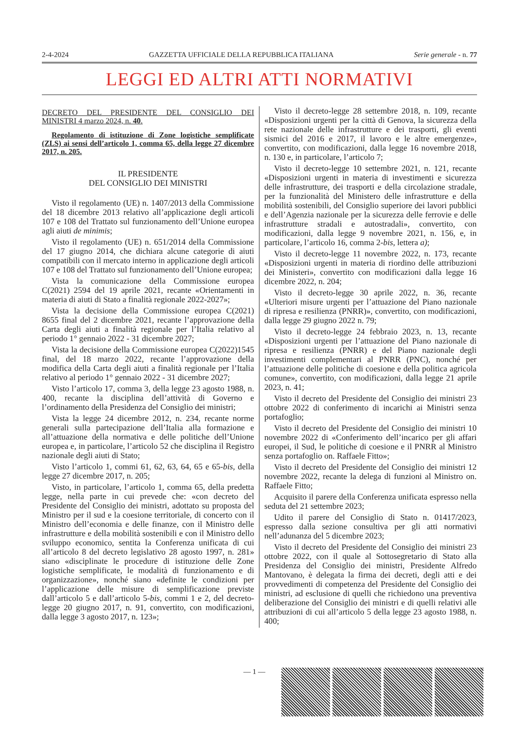2-4-2024 GAZZETTA UFFICIALE DELLA REPUBBLICA ITALIANA Serie generale - n. 77
LEGGI ED ALTRI ATTI NORMATIVI
DECRETO DEL PRESIDENTE DEL CONSIGLIO DEI MINISTRI 4 marzo 2024, n. 40.
Regolamento di istituzione di Zone logistiche semplificate (ZLS) ai sensi dell’articolo 1, comma 65, della legge 27 dicembre 2017, n. 205.
IL PRESIDENTE
DEL CONSIGLIO DEI MINISTRI
Visto il regolamento (UE) n. 1407/2013 della Commissione del 18 dicembre 2013 relativo all’applicazione degli articoli 107 e 108 del Trattato sul funzionamento dell’Unione europea agli aiuti de minimis;
Visto il regolamento (UE) n. 651/2014 della Commissione del 17 giugno 2014, che dichiara alcune categorie di aiuti compatibili con il mercato interno in applicazione degli articoli 107 e 108 del Trattato sul funzionamento dell’Unione europea;
Vista la comunicazione della Commissione europea C(2021) 2594 del 19 aprile 2021, recante «Orientamenti in materia di aiuti di Stato a finalità regionale 2022-2027»;
Vista la decisione della Commissione europea C(2021) 8655 final del 2 dicembre 2021, recante l’approvazione della Carta degli aiuti a finalità regionale per l’Italia relativo al periodo 1° gennaio 2022 - 31 dicembre 2027;
Vista la decisione della Commissione europea C(2022)1545 final, del 18 marzo 2022, recante l’approvazione della modifica della Carta degli aiuti a finalità regionale per l’Italia relativo al periodo 1° gennaio 2022 - 31 dicembre 2027;
Visto l’articolo 17, comma 3, della legge 23 agosto 1988, n. 400, recante la disciplina dell’attività di Governo e l’ordinamento della Presidenza del Consiglio dei ministri;
Vista la legge 24 dicembre 2012, n. 234, recante norme generali sulla partecipazione dell’Italia alla formazione e all’attuazione della normativa e delle politiche dell’Unione europea e, in particolare, l’articolo 52 che disciplina il Registro nazionale degli aiuti di Stato;
Visto l’articolo 1, commi 61, 62, 63, 64, 65 e 65-bis, della legge 27 dicembre 2017, n. 205;
Visto, in particolare, l’articolo 1, comma 65, della predetta legge, nella parte in cui prevede che: «con decreto del Presidente del Consiglio dei ministri, adottato su proposta del Ministro per il sud e la coesione territoriale, di concerto con il Ministro dell’economia e delle finanze, con il Ministro delle infrastrutture e della mobilità sostenibili e con il Ministro dello sviluppo economico, sentita la Conferenza unificata di cui all’articolo 8 del decreto legislativo 28 agosto 1997, n. 281» siano «disciplinate le procedure di istituzione delle Zone logistiche semplificate, le modalità di funzionamento e di organizzazione», nonché siano «definite le condizioni per l’applicazione delle misure di semplificazione previste dall’articolo 5 e dall’articolo 5-bis, commi 1 e 2, del decreto-legge 20 giugno 2017, n. 91, convertito, con modificazioni, dalla legge 3 agosto 2017, n. 123»;
Visto il decreto-legge 28 settembre 2018, n. 109, recante «Disposizioni urgenti per la città di Genova, la sicurezza della rete nazionale delle infrastrutture e dei trasporti, gli eventi sismici del 2016 e 2017, il lavoro e le altre emergenze», convertito, con modificazioni, dalla legge 16 novembre 2018, n. 130 e, in particolare, l’articolo 7;
Visto il decreto-legge 10 settembre 2021, n. 121, recante «Disposizioni urgenti in materia di investimenti e sicurezza delle infrastrutture, dei trasporti e della circolazione stradale, per la funzionalità del Ministero delle infrastrutture e della mobilità sostenibili, del Consiglio superiore dei lavori pubblici e dell’Agenzia nazionale per la sicurezza delle ferrovie e delle infrastrutture stradali e autostradali», convertito, con modificazioni, dalla legge 9 novembre 2021, n. 156, e, in particolare, l’articolo 16, comma 2-bis, lettera a);
Visto il decreto-legge 11 novembre 2022, n. 173, recante «Disposizioni urgenti in materia di riordino delle attribuzioni dei Ministeri», convertito con modificazioni dalla legge 16 dicembre 2022, n. 204;
Visto il decreto-legge 30 aprile 2022, n. 36, recante «Ulteriori misure urgenti per l’attuazione del Piano nazionale di ripresa e resilienza (PNRR)», convertito, con modificazioni, dalla legge 29 giugno 2022 n. 79;
Visto il decreto-legge 24 febbraio 2023, n. 13, recante «Disposizioni urgenti per l’attuazione del Piano nazionale di ripresa e resilienza (PNRR) e del Piano nazionale degli investimenti complementari al PNRR (PNC), nonché per l’attuazione delle politiche di coesione e della politica agricola comune», convertito, con modificazioni, dalla legge 21 aprile 2023, n. 41;
Visto il decreto del Presidente del Consiglio dei ministri 23 ottobre 2022 di conferimento di incarichi ai Ministri senza portafoglio;
Visto il decreto del Presidente del Consiglio dei ministri 10 novembre 2022 di «Conferimento dell’incarico per gli affari europei, il Sud, le politiche di coesione e il PNRR al Ministro senza portafoglio on. Raffaele Fitto»;
Visto il decreto del Presidente del Consiglio dei ministri 12 novembre 2022, recante la delega di funzioni al Ministro on. Raffaele Fitto;
Acquisito il parere della Conferenza unificata espresso nella seduta del 21 settembre 2023;
Udito il parere del Consiglio di Stato n. 01417/2023, espresso dalla sezione consultiva per gli atti normativi nell’adunanza del 5 dicembre 2023;
Visto il decreto del Presidente del Consiglio dei ministri 23 ottobre 2022, con il quale al Sottosegretario di Stato alla Presidenza del Consiglio dei ministri, Presidente Alfredo Mantovano, è delegata la firma dei decreti, degli atti e dei provvedimenti di competenza del Presidente del Consiglio dei ministri, ad esclusione di quelli che richiedono una preventiva deliberazione del Consiglio dei ministri e di quelli relativi alle attribuzioni di cui all’articolo 5 della legge 23 agosto 1988, n. 400;
— 1 —